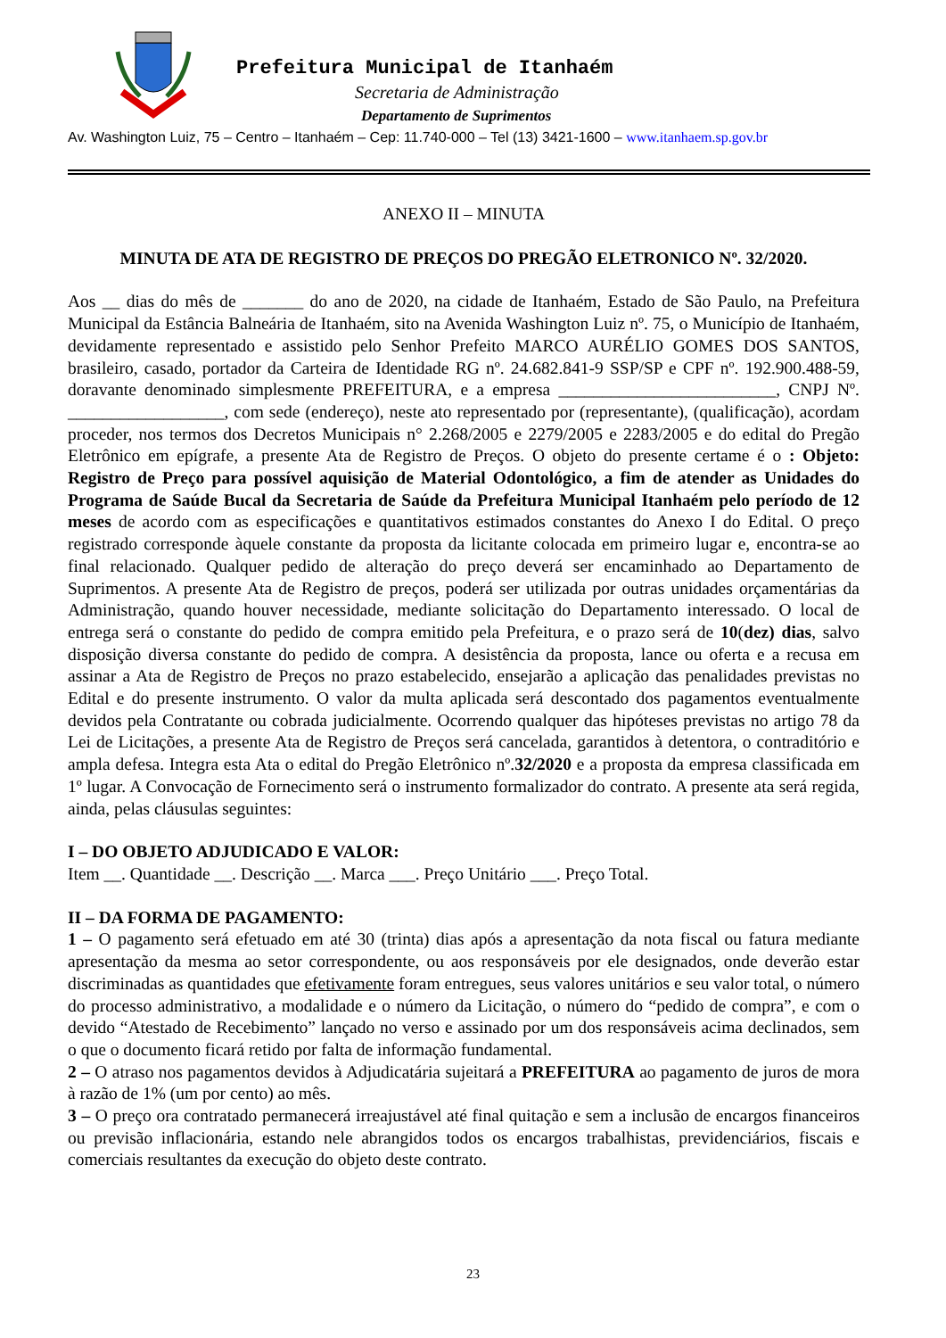Prefeitura Municipal de Itanhaém
Secretaria de Administração
Departamento de Suprimentos
Av. Washington Luiz, 75 – Centro – Itanhaém – Cep: 11.740-000 – Tel (13) 3421-1600 – www.itanhaem.sp.gov.br
ANEXO II – MINUTA
MINUTA DE ATA DE REGISTRO DE PREÇOS DO PREGÃO ELETRONICO Nº. 32/2020.
Aos __ dias do mês de _______ do ano de 2020, na cidade de Itanhaém, Estado de São Paulo, na Prefeitura Municipal da Estância Balneária de Itanhaém, sito na Avenida Washington Luiz nº. 75, o Município de Itanhaém, devidamente representado e assistido pelo Senhor Prefeito MARCO AURÉLIO GOMES DOS SANTOS, brasileiro, casado, portador da Carteira de Identidade RG nº. 24.682.841-9 SSP/SP e CPF nº. 192.900.488-59, doravante denominado simplesmente PREFEITURA, e a empresa _________________________, CNPJ Nº. __________________, com sede (endereço), neste ato representado por (representante), (qualificação), acordam proceder, nos termos dos Decretos Municipais n° 2.268/2005 e 2279/2005 e 2283/2005 e do edital do Pregão Eletrônico em epígrafe, a presente Ata de Registro de Preços. O objeto do presente certame é o : Objeto: Registro de Preço para possível aquisição de Material Odontológico, a fim de atender as Unidades do Programa de Saúde Bucal da Secretaria de Saúde da Prefeitura Municipal Itanhaém pelo período de 12 meses de acordo com as especificações e quantitativos estimados constantes do Anexo I do Edital. O preço registrado corresponde àquele constante da proposta da licitante colocada em primeiro lugar e, encontra-se ao final relacionado. Qualquer pedido de alteração do preço deverá ser encaminhado ao Departamento de Suprimentos. A presente Ata de Registro de preços, poderá ser utilizada por outras unidades orçamentárias da Administração, quando houver necessidade, mediante solicitação do Departamento interessado. O local de entrega será o constante do pedido de compra emitido pela Prefeitura, e o prazo será de 10(dez) dias, salvo disposição diversa constante do pedido de compra. A desistência da proposta, lance ou oferta e a recusa em assinar a Ata de Registro de Preços no prazo estabelecido, ensejarão a aplicação das penalidades previstas no Edital e do presente instrumento. O valor da multa aplicada será descontado dos pagamentos eventualmente devidos pela Contratante ou cobrada judicialmente. Ocorrendo qualquer das hipóteses previstas no artigo 78 da Lei de Licitações, a presente Ata de Registro de Preços será cancelada, garantidos à detentora, o contraditório e ampla defesa. Integra esta Ata o edital do Pregão Eletrônico nº.32/2020 e a proposta da empresa classificada em 1º lugar. A Convocação de Fornecimento será o instrumento formalizador do contrato. A presente ata será regida, ainda, pelas cláusulas seguintes:
I – DO OBJETO ADJUDICADO E VALOR:
Item __. Quantidade __. Descrição __. Marca ___. Preço Unitário ___. Preço Total.
II – DA FORMA DE PAGAMENTO:
1 – O pagamento será efetuado em até 30 (trinta) dias após a apresentação da nota fiscal ou fatura mediante apresentação da mesma ao setor correspondente, ou aos responsáveis por ele designados, onde deverão estar discriminadas as quantidades que efetivamente foram entregues, seus valores unitários e seu valor total, o número do processo administrativo, a modalidade e o número da Licitação, o número do “pedido de compra”, e com o devido “Atestado de Recebimento” lançado no verso e assinado por um dos responsáveis acima declinados, sem o que o documento ficará retido por falta de informação fundamental.
2 – O atraso nos pagamentos devidos à Adjudicatária sujeitará a PREFEITURA ao pagamento de juros de mora à razão de 1% (um por cento) ao mês.
3 – O preço ora contratado permanecerá irreajustável até final quitação e sem a inclusão de encargos financeiros ou previsão inflacionária, estando nele abrangidos todos os encargos trabalhistas, previdenciários, fiscais e comerciais resultantes da execução do objeto deste contrato.
23